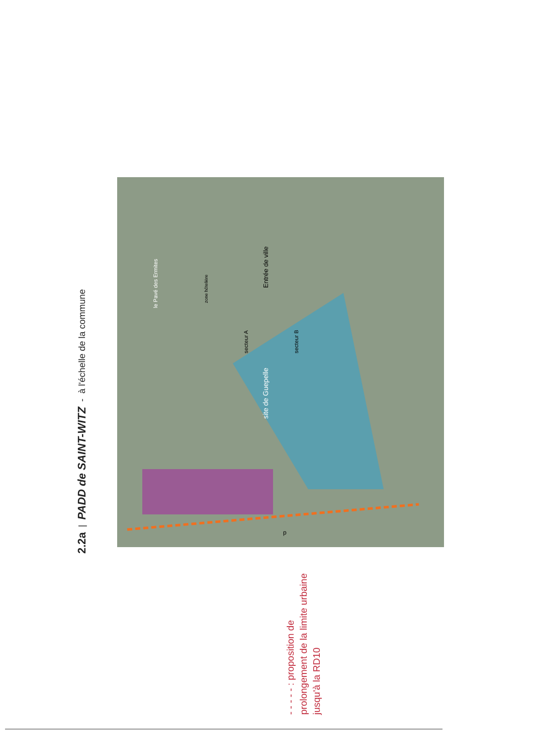2.2a | PADD de SAINT-WITZ - à l'échelle de la commune
site de Guepelle
secteur A
secteur B
le Pavé des Ermites
zone hôtelière
Entrée de ville
p
- - - - - : proposition de prolongement de la limite urbaine jusqu'à la RD10